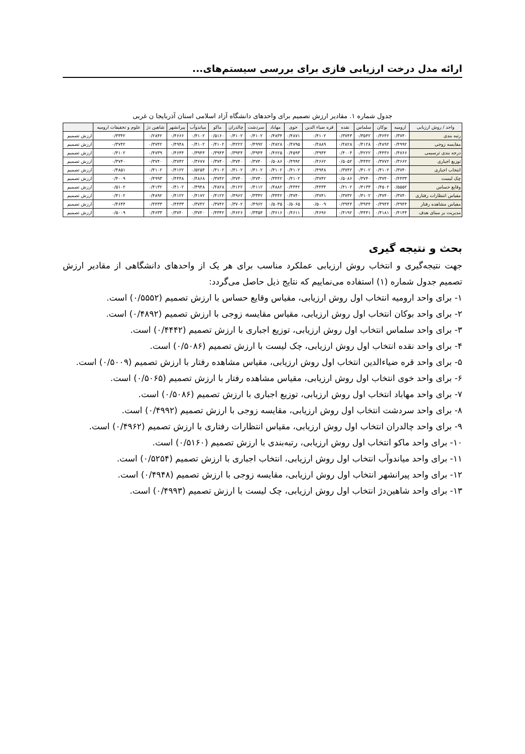ارائه مدل درخت ارزیابی فازی برای بررسی سیستم‌های...
جدول شماره ۱. مقادیر ارزش تصمیم برای واحدهای دانشگاه آزاد اسلامی استان آذربایجا ن غربی
| واحد / روش ارزیابی | ارومیه | بوکان | سلماس | نقده | قره ضیاء الدین | خوی | مهاباد | سردشت | چالدران | ماکو | میاندوآب | پیرانشهر | شاهین دژ | علوم و تحقیقات ارومیه | |
| --- | --- | --- | --- | --- | --- | --- | --- | --- | --- | --- | --- | --- | --- | --- | --- |
| رتبه بندی | ۰/۳۷۴۰ | ۰/۳۶۴۲ | ۰/۳۵۴۲ | ۰/۳۷۴۳ | ۰/۴۱۰۲ | ۰/۴۸۷۱ | ۰/۴۸۳۴ | ۰/۴۱۰۲ | ۰/۴۱۰۲ | ۰/۵۱۶۰ | ۰/۴۱۰۲ | ۰/۴۶۶۶ | ۰/۲۸۴۲ | ۰/۳۳۴۲ | ارزش تصمیم |
| مقایسه زوجی | ۰/۴۹۹۲ | ۰/۴۸۹۲ | ۰/۴۱۲۸ | ۰/۴۸۲۸ | ۰/۴۸۸۹ | ۰/۴۷۹۵ | ۰/۴۸۲۸ | ۰/۴۹۹۲ | ۰/۴۲۲۲ | ۰/۴۱۰۲ | ۰/۴۱۰۲ | ۰/۴۹۴۸ | ۰/۳۷۴۲ | ۰/۳۷۴۲ | ارزش تصمیم |
| درجه بندی ترسیمی | ۰/۴۷۶۶ | ۰/۴۴۳۶ | ۰/۴۲۲۲ | ۰/۴۰۰۴ | ۰/۳۹۴۴ | ۰/۴۵۹۳ | ۰/۴۶۲۵ | ۰/۳۹۴۴ | ۰/۳۹۴۴ | ۰/۳۹۴۴ | ۰/۳۹۴۴ | ۰/۴۶۴۴ | ۰/۴۷۳۹ | ۰/۴۱۰۲ | ارزش تصمیم |
| توزیع اجباری | ۰/۳۶۶۲ | ۰/۳۷۷۲ | ۰/۴۴۴۲ | ۰/۵۰۵۲ | ۰/۴۶۶۲ | ۰/۴۹۹۲ | ۰/۵۰۸۶ | ۰/۳۷۴۰ | ۰/۳۷۴۰ | ۰/۳۷۴۰ | ۰/۳۶۷۷ | ۰/۳۷۴۲ | ۰/۳۷۴۰ | ۰/۳۷۴۰ | ارزش تصمیم |
| انتخاب اجباری | ۰/۳۷۴۰ | ۰/۴۱۰۲ | ۰/۴۱۰۲ | ۰/۳۷۴۲ | ۰/۴۹۴۸ | ۰/۴۱۰۲ | ۰/۴۱۰۲ | ۰/۴۱۰۲ | ۰/۴۱۰۲ | ۰/۴۱۰۲ | ۰/۵۲۵۴ | ۰/۴۱۲۲ | ۰/۴۱۰۲ | ۰/۴۸۵۱ | ارزش تصمیم |
| چک لیست | ۰/۴۴۳۳ | ۰/۳۷۴۰ | ۰/۳۷۴۰ | ۰/۵۰۸۶ | ۰/۳۷۴۲ | ۰/۴۱۰۲ | ۰/۳۴۴۲ | ۰/۳۷۴۰ | ۰/۳۷۴۰ | ۰/۳۷۴۲ | ۰/۴۸۶۸ | ۰/۴۴۴۸ | ۰/۴۹۹۳ | ۰/۴۰۰۹ | ارزش تصمیم |
| وقایع حساس | ۰/۵۵۵۲ | ۰/۴۵۰۲ | ۰/۴۱۳۳ | ۰/۴۱۰۲ | ۰/۴۴۳۴ | ۰/۴۴۴۲ | ۰/۴۸۸۲ | ۰/۴۱۱۲ | ۰/۴۱۲۲ | ۰/۴۸۲۸ | ۰/۴۹۴۸ | ۰/۴۱۰۲ | ۰/۴۱۳۲ | ۰/۵۱۰۲ | ارزش تصمیم |
| مقیاس انتظارات رفتاری | ۰/۳۷۴۰ | ۰/۳۷۴۰ | ۰/۴۱۰۲ | ۰/۳۷۳۲ | ۰/۳۷۴۱ | ۰/۳۷۴۰ | ۰/۳۴۴۲ | ۰/۳۳۴۲ | ۰/۴۹۶۲ | ۰/۴۱۲۲ | ۰/۴۱۷۲ | ۰/۴۱۲۲ | ۰/۴۸۹۲ | ۰/۴۱۰۲ | ارزش تصمیم |
| مقیاس مشاهده رفتار | ۰/۳۹۴۴ | ۰/۳۹۴۴ | ۰/۳۹۴۴ | ۰/۳۹۴۴ | ۰/۵۰۰۹ | ۰/۵۰۶۵ | ۰/۵۰۳۵ | ۰/۴۹۶۲ | ۰/۳۷۰۲ | ۰/۳۷۴۲ | ۰/۳۷۴۲ | ۰/۴۴۳۳ | ۰/۴۴۳۳ | ۰/۴۶۴۴ | ارزش تصمیم |
| مدیریت بر مبنای هدف | ۰/۴۱۴۴ | ۰/۴۱۸۱ | ۰/۴۴۴۱ | ۰/۴۱۹۲ | ۰/۴۶۹۶ | ۰/۴۶۱۱ | ۰/۳۶۱۶ | ۰/۳۳۵۴ | ۰/۴۶۲۶ | ۰/۴۳۴۲ | ۰/۳۷۴۰ | ۰/۳۷۴۰ | ۰/۴۶۳۳ | ۰/۵۰۰۹ | ارزش تصمیم |
بحث و نتیجه گیری
جهت نتیجه‌گیری و انتخاب روش ارزیابی عملکرد مناسب برای هر یک از واحدهای دانشگاهی از مقادیر ارزش تصمیم جدول شماره (۱) استفاده می‌نماییم که نتایج ذیل حاصل می‌گردد:
۱- برای واحد ارومیه انتخاب اول روش ارزیابی، مقیاس وقایع حساس با ارزش تصمیم (۰/۵۵۵۲) است.
۲- برای واحد بوکان انتخاب اول روش ارزیابی، مقیاس مقایسه زوجی با ارزش تصمیم (۰/۴۸۹۲) است.
۳- برای واحد سلماس انتخاب اول روش ارزیابی، توزیع اجباری با ارزش تصمیم (۰/۴۴۴۲) است.
۴- برای واحد نقده انتخاب اول روش ارزیابی، چک لیست با ارزش تصمیم (۰/۵۰۸۶) است.
۵- برای واحد قره ضیاءالدین انتخاب اول روش ارزیابی، مقیاس مشاهده رفتار با ارزش تصمیم (۰/۵۰۰۹) است.
۶- برای واحد خوی انتخاب اول روش ارزیابی، مقیاس مشاهده رفتار با ارزش تصمیم (۰/۵۰۶۵) است.
۷- برای واحد مهاباد انتخاب اول روش ارزیابی، توزیع اجباری با ارزش تصمیم (۰/۵۰۸۶) است.
۸- برای واحد سردشت انتخاب اول روش ارزیابی، مقایسه زوجی با ارزش تصمیم (۰/۴۹۹۲) است.
۹- برای واحد چالدران انتخاب اول روش ارزیابی، مقیاس انتظارات رفتاری با ارزش تصمیم (۰/۴۹۶۲) است.
۱۰- برای واحد ماکو انتخاب اول روش ارزیابی، رتبه‌بندی با ارزش تصمیم (۰/۵۱۶۰) است.
۱۱- برای واحد میاندوآب انتخاب اول روش ارزیابی، انتخاب اجباری با ارزش تصمیم (۰/۵۲۵۴) است.
۱۲- برای واحد پیرانشهر انتخاب اول روش ارزیابی، مقایسه زوجی با ارزش تصمیم (۰/۴۹۴۸) است.
۱۳- برای واحد شاهین‌دژ انتخاب اول روش ارزیابی، چک لیست با ارزش تصمیم (۰/۴۹۹۳) است.